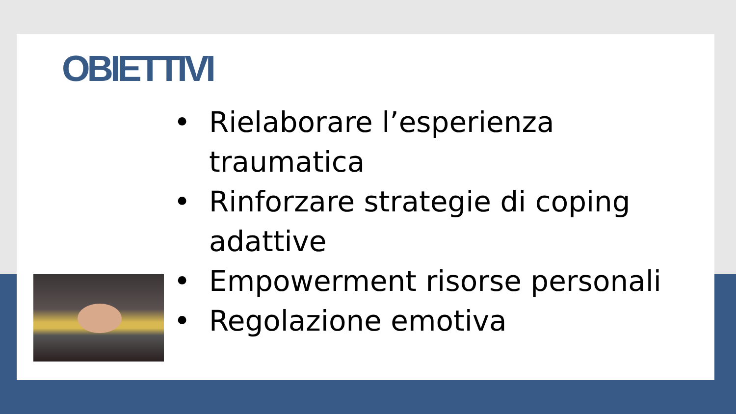OBIETTIVI
• Rielaborare l’esperienza traumatica
• Rinforzare strategie di coping adattive
• Empowerment risorse personali
• Regolazione emotiva